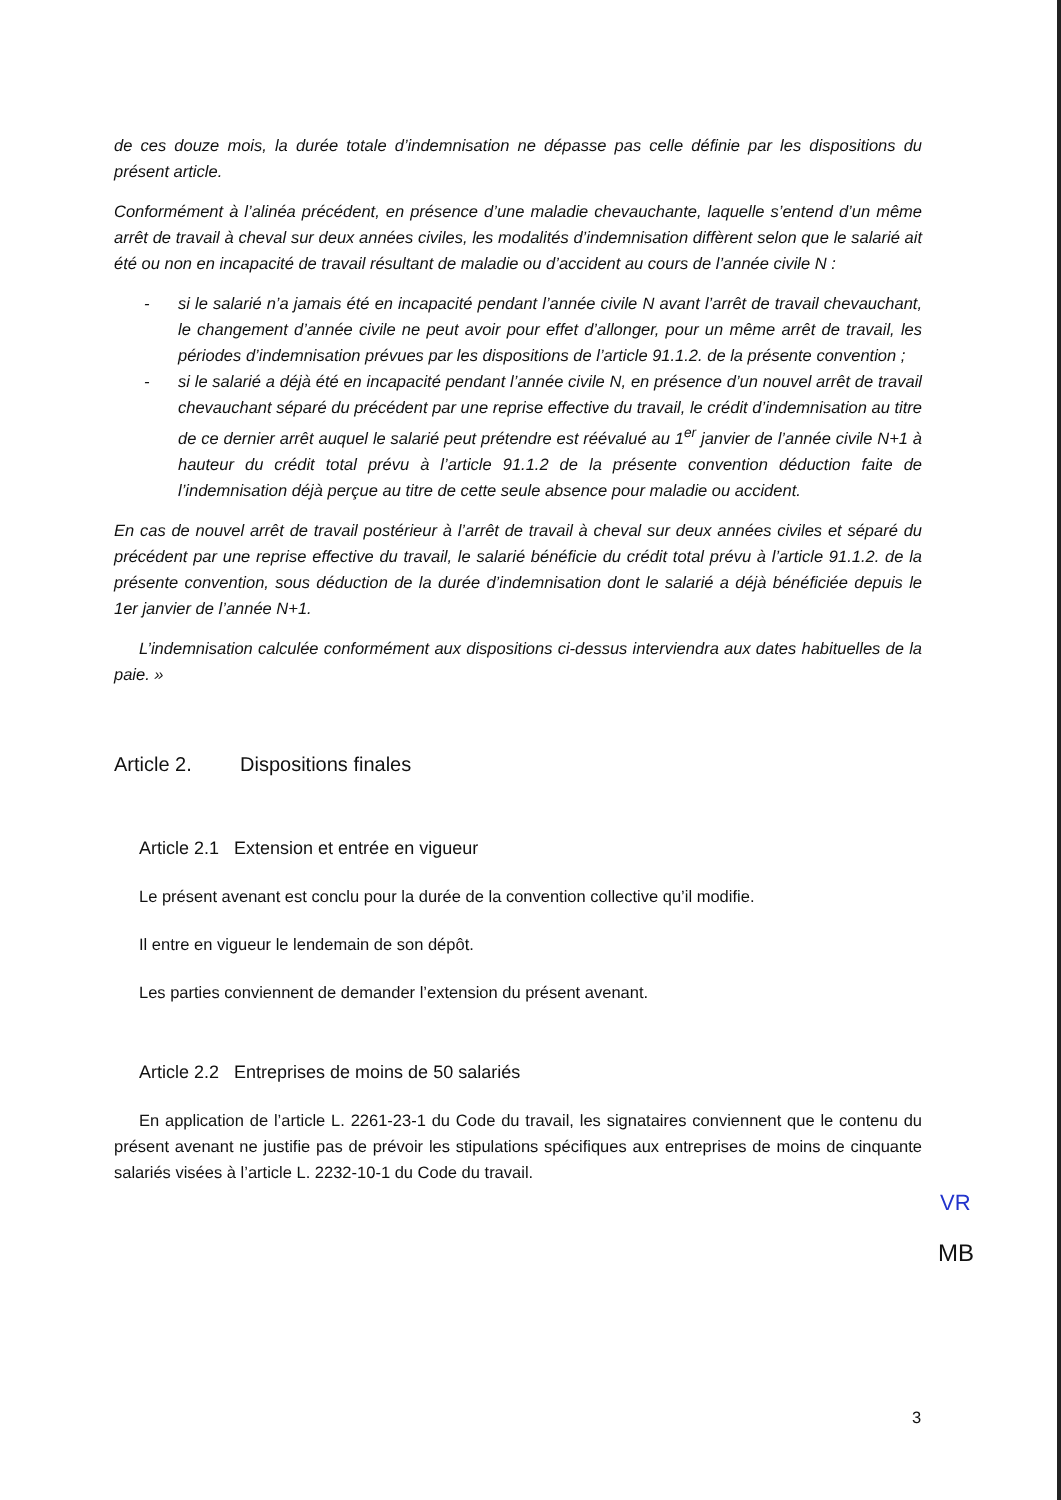de ces douze mois, la durée totale d’indemnisation ne dépasse pas celle définie par les dispositions du présent article.
Conformément à l’alinéa précédent, en présence d’une maladie chevauchante, laquelle s’entend d’un même arrêt de travail à cheval sur deux années civiles, les modalités d’indemnisation diffèrent selon que le salarié ait été ou non en incapacité de travail résultant de maladie ou d’accident au cours de l’année civile N :
- si le salarié n’a jamais été en incapacité pendant l’année civile N avant l’arrêt de travail chevauchant, le changement d’année civile ne peut avoir pour effet d’allonger, pour un même arrêt de travail, les périodes d’indemnisation prévues par les dispositions de l’article 91.1.2. de la présente convention ;
- si le salarié a déjà été en incapacité pendant l’année civile N, en présence d’un nouvel arrêt de travail chevauchant séparé du précédent par une reprise effective du travail, le crédit d’indemnisation au titre de ce dernier arrêt auquel le salarié peut prétendre est réévalué au 1<sup>er</sup> janvier de l’année civile N+1 à hauteur du crédit total prévu à l’article 91.1.2 de la présente convention déduction faite de l’indemnisation déjà perçue au titre de cette seule absence pour maladie ou accident.
En cas de nouvel arrêt de travail postérieur à l’arrêt de travail à cheval sur deux années civiles et séparé du précédent par une reprise effective du travail, le salarié bénéficie du crédit total prévu à l’article 91.1.2. de la présente convention, sous déduction de la durée d’indemnisation dont le salarié a déjà bénéficiée depuis le 1er janvier de l’année N+1.
L’indemnisation calculée conformément aux dispositions ci-dessus interviendra aux dates habituelles de la paie. »
Article 2. Dispositions finales
Article 2.1 Extension et entrée en vigueur
Le présent avenant est conclu pour la durée de la convention collective qu’il modifie.
Il entre en vigueur le lendemain de son dépôt.
Les parties conviennent de demander l’extension du présent avenant.
Article 2.2 Entreprises de moins de 50 salariés
En application de l’article L. 2261-23-1 du Code du travail, les signataires conviennent que le contenu du présent avenant ne justifie pas de prévoir les stipulations spécifiques aux entreprises de moins de cinquante salariés visées à l’article L. 2232-10-1 du Code du travail.
VR
MB
3